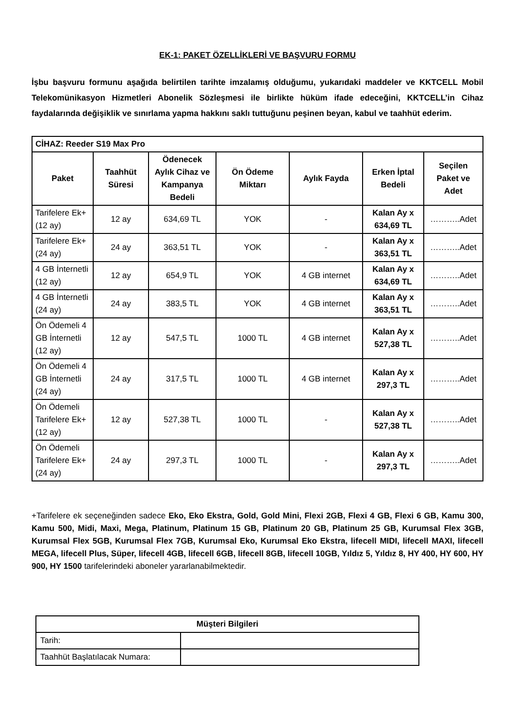EK-1: PAKET ÖZELLİKLERİ VE BAŞVURU FORMU
İşbu başvuru formunu aşağıda belirtilen tarihte imzalamış olduğumu, yukarıdaki maddeler ve KKTCELL Mobil Telekomünikasyon Hizmetleri Abonelik Sözleşmesi ile birlikte hüküm ifade edeceğini, KKTCELL’in Cihaz faydalarında değişiklik ve sınırlama yapma hakkını saklı tuttuğunu peşinen beyan, kabul ve taahhüt ederim.
| CİHAZ: Reeder S19 Max Pro | | | | | | |
| --- | --- | --- | --- | --- | --- | --- |
| Paket | Taahhüt Süresi | Ödenecek Aylık Cihaz ve Kampanya Bedeli | Ön Ödeme Miktarı | Aylık Fayda | Erken İptal Bedeli | Seçilen Paket ve Adet |
| Tarifelere Ek+ (12 ay) | 12 ay | 634,69 TL | YOK | - | Kalan Ay x 634,69 TL | ………..Adet |
| Tarifelere Ek+ (24 ay) | 24 ay | 363,51 TL | YOK | - | Kalan Ay x 363,51 TL | ………..Adet |
| 4 GB İnternetli (12 ay) | 12 ay | 654,9 TL | YOK | 4 GB internet | Kalan Ay x 634,69 TL | ………..Adet |
| 4 GB İnternetli (24 ay) | 24 ay | 383,5 TL | YOK | 4 GB internet | Kalan Ay x 363,51 TL | ………..Adet |
| Ön Ödemeli 4 GB İnternetli (12 ay) | 12 ay | 547,5 TL | 1000 TL | 4 GB internet | Kalan Ay x 527,38 TL | ………..Adet |
| Ön Ödemeli 4 GB İnternetli (24 ay) | 24 ay | 317,5 TL | 1000 TL | 4 GB internet | Kalan Ay x 297,3 TL | ………..Adet |
| Ön Ödemeli Tarifelere Ek+ (12 ay) | 12 ay | 527,38 TL | 1000 TL | - | Kalan Ay x 527,38 TL | ………..Adet |
| Ön Ödemeli Tarifelere Ek+ (24 ay) | 24 ay | 297,3 TL | 1000 TL | - | Kalan Ay x 297,3 TL | ………..Adet |
+Tarifelere ek seçeneğinden sadece Eko, Eko Ekstra, Gold, Gold Mini, Flexi 2GB, Flexi 4 GB, Flexi 6 GB, Kamu 300, Kamu 500, Midi, Maxi, Mega, Platinum, Platinum 15 GB, Platinum 20 GB, Platinum 25 GB, Kurumsal Flex 3GB, Kurumsal Flex 5GB, Kurumsal Flex 7GB, Kurumsal Eko, Kurumsal Eko Ekstra, lifecell MIDI, lifecell MAXI, lifecell MEGA, lifecell Plus, Süper, lifecell 4GB, lifecell 6GB, lifecell 8GB, lifecell 10GB, Yıldız 5, Yıldız 8, HY 400, HY 600, HY 900, HY 1500 tarifelerindeki aboneler yararlanabilmektedir.
| Müşteri Bilgileri | |
| --- | --- |
| Tarih: | |
| Taahhüt Başlatılacak Numara: | |